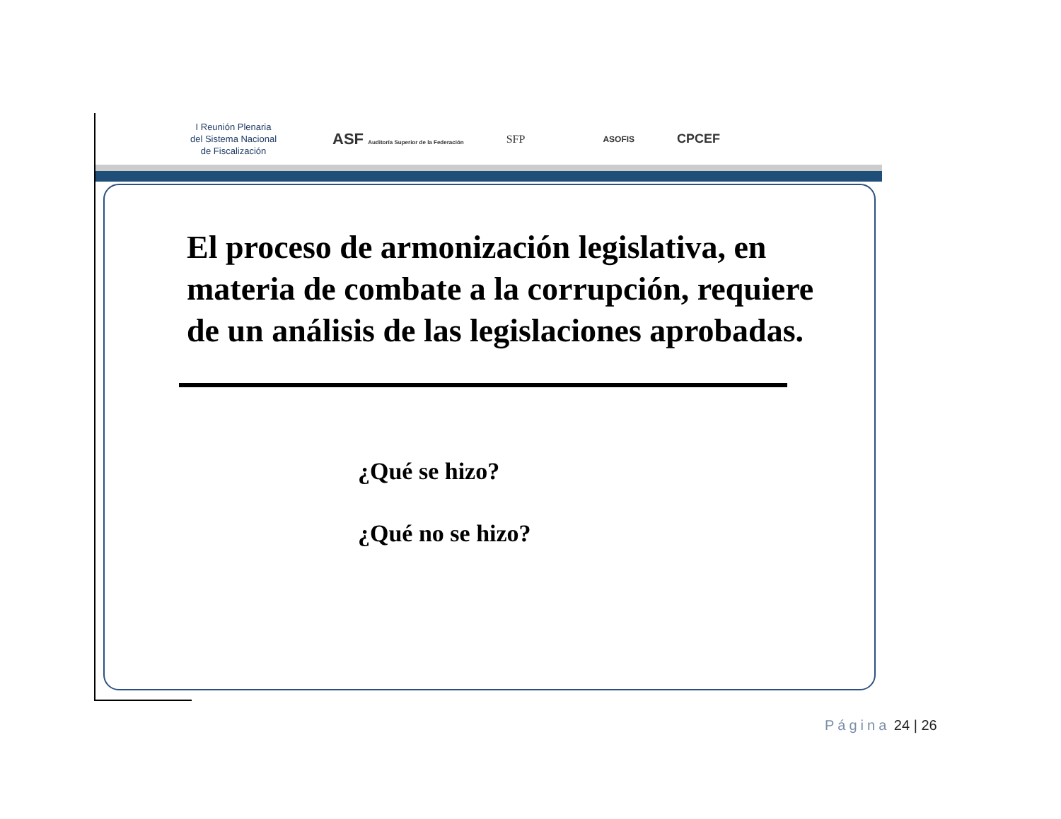I Reunión Plenaria
del Sistema Nacional
de Fiscalización
ASF Auditoría Superior de la Federación
SFP
ASOFIS
CPCEF
El proceso de armonización legislativa, en materia de combate a la corrupción, requiere de un análisis de las legislaciones aprobadas.
¿Qué se hizo?
¿Qué no se hizo?
Página 24 | 26